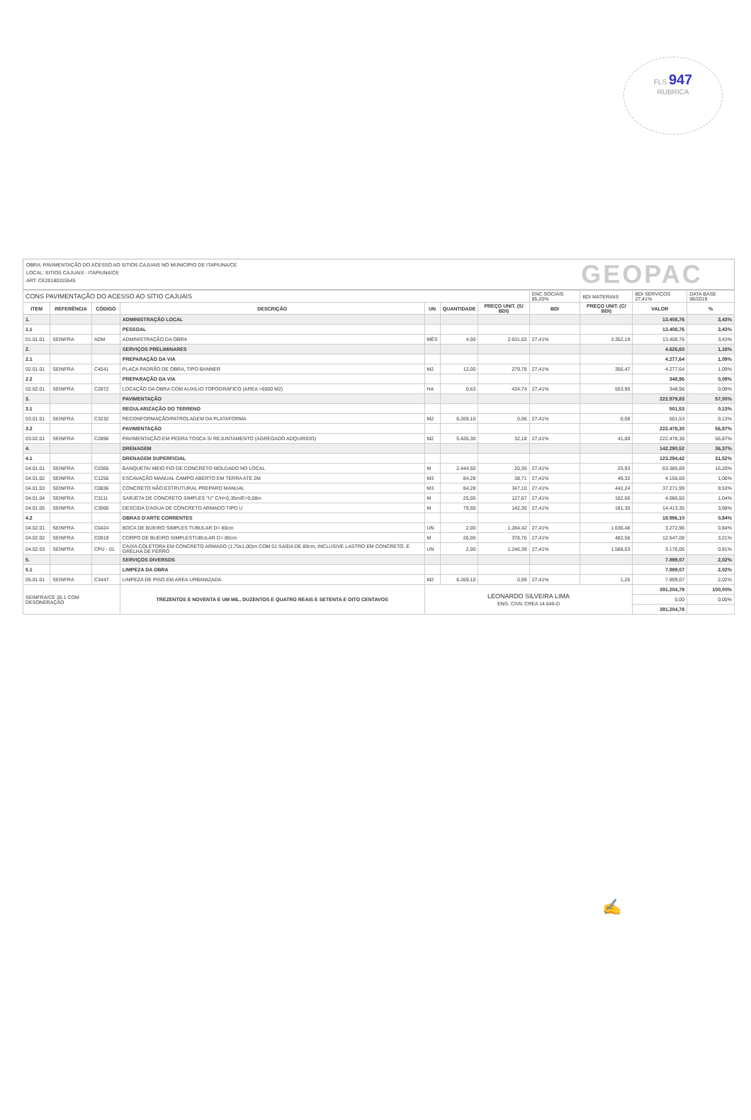FLS 947
RUBRICA
OBRA: PAVIMENTAÇÃO DO ACESSO AO SITIOS CAJUAIS NO MUNICÍPIO DE ITAPIUNA/CE
LOCAL: SITIOS CAJUAIS - ITAPIUNA/CE
ART: CE20180315545
GEOPAC
| CONS PAVIMENTAÇÃO DO ACESSO AO SÍTIO CAJUAIS | | | | | | | ENC SOCIAIS 85,20% | BDI MATERIAIS | BDI SERVIÇOS 27,41% | DATA BASE 06/2019 |
| ITEM | REFERÊNCIA | CÓDIGO | DESCRIÇÃO | UN | QUANTIDADE | PREÇO UNIT. (S/ BDI) | BDI | PREÇO UNIT. (C/ BDI) | VALOR | % |
| 1. | | | ADMINISTRAÇÃO LOCAL | | | | | | 13.408,76 | 3,43% |
| 1.1 | | | PESSOAL | | | | | | 13.408,76 | 3,43% |
| 01.01.01 | SEINFRA | ADM | ADMINISTRAÇÃO DA OBRA | MÊS | 4,00 | 2.631,02 | 27,41% | 3.352,19 | 13.408,76 | 3,43% |
| 2. | | | SERVIÇOS PRELIMINARES | | | | | | 4.626,60 | 1,18% |
| 2.1 | | | PREPARAÇÃO DA VIA | | | | | | 4.277,64 | 1,09% |
| 02.01.01 | SEINFRA | C4541 | PLACA PADRÃO DE OBRA, TIPO BANNER | M2 | 12,00 | 279,78 | 27,41% | 356,47 | 4.277,64 | 1,09% |
| 2.2 | | | PREPARAÇÃO DA VIA | | | | | | 348,96 | 0,09% |
| 02.02.01 | SEINFRA | C2872 | LOCAÇÃO DA OBRA COM AUXILIO TOPOGRÁFICO (AREA >5000 M2) | HA | 0,63 | 434,74 | 27,41% | 553,90 | 348,96 | 0,09% |
| 3. | | | PAVIMENTAÇÃO | | | | | | 222.979,83 | 57,00% |
| 3.1 | | | REGULARIZAÇÃO DO TERRENO | | | | | | 501,53 | 0,13% |
| 03.01.01 | SEINFRA | C3232 | RECONFORMAÇÃO/PATROLAGEM DA PLATAFORMA | M2 | 6.269,10 | 0,06 | 27,41% | 0,08 | 501,53 | 0,13% |
| 3.2 | | | PAVIMENTAÇÃO | | | | | | 222.478,30 | 56,87% |
| 03.02.01 | SEINFRA | C2896 | PAVIMENTAÇÃO EM PEDRA TOSCA S/ REJUNTAMENTO (AGREGADO ADQUIRIDO) | M2 | 5.426,30 | 32,18 | 27,41% | 41,00 | 222.478,30 | 56,87% |
| 4. | | | DRENAGEM | | | | | | 142.290,52 | 36,37% |
| 4.1 | | | DRENAGEM SUPERFICIAL | | | | | | 123.294,42 | 31,52% |
| 04.01.01 | SEINFRA | C0365 | BANQUETA/ MEIO FIO DE CONCRETO MOLDADO NO LOCAL | M | 2.444,50 | 20,35 | 27,41% | 25,93 | 63.385,89 | 16,20% |
| 04.01.02 | SEINFRA | C1256 | ESCAVAÇÃO MANUAL CAMPO ABERTO EM TERRA ATE 2M | M3 | 84,28 | 38,71 | 27,41% | 49,32 | 4.156,69 | 1,06% |
| 04.01.03 | SEINFRA | C0836 | CONCRETO NÃO ESTRUTURAL PREPARO MANUAL | M3 | 84,28 | 347,10 | 27,41% | 442,24 | 37.271,99 | 9,53% |
| 04.01.04 | SEINFRA | C3111 | SARJETA DE CONCRETO SIMPLES "U" C/H=0,35m/E=0,08m | M | 25,00 | 127,67 | 27,41% | 162,66 | 4.066,50 | 1,04% |
| 04.01.05 | SEINFRA | C3066 | DESCIDA D'AGUA DE CONCRETO ARMADO TIPO U | M | 79,50 | 142,30 | 27,41% | 181,30 | 14.413,35 | 3,68% |
| 4.2 | | | OBRAS D'ARTE CORRENTES | | | | | | 18.996,10 | 0,84% |
| 04.02.01 | SEINFRA | C0424 | BOCA DE BUEIRO SIMPLES TUBULAR D= 80cm | UN | 2,00 | 1.284,42 | 27,41% | 1.636,48 | 3.272,96 | 0,84% |
| 04.02.02 | SEINFRA | C0919 | CORPO DE BUEIRO SIMPLESTUBULAR D= 80cm | M | 26,00 | 378,76 | 27,41% | 482,58 | 12.547,08 | 3,21% |
| 04.02.03 | SEINFRA | CPU - 01 | CAIXA COLETORA EM CONCRETO ARMADO (1,70x1,00)m COM 01 SAÍDA DE 80cm, INCLUSIVE LASTRO EM CONCRETO. E GRELHA DE FERRO | UN | 2,00 | 1.246,39 | 27,41% | 1.588,03 | 3.176,06 | 0,81% |
| 5. | | | SERVIÇOS DIVERSOS | | | | | | 7.899,07 | 2,02% |
| 5.1 | | | LIMPEZA DA OBRA | | | | | | 7.899,07 | 2,02% |
| 05.01.01 | SEINFRA | C3447 | LIMPEZA DE PISO EM AREA URBANIZADA | M2 | 6.269,10 | 0,99 | 27,41% | 1,26 | 7.899,07 | 2,02% |
| SEINFRA/CE 26.1 COM DESONERAÇÃO | | | TREZENTOS E NOVENTA E UM MIL, DUZENTOS E QUATRO REAIS E SETENTA E OITO CENTAVOS | LEONARDO SILVEIRA LIMA ENG. CIVIL CREA 14.646-D | | | | | 391.204,78 | 100,00% |
| | | | | | | | | | 0,00 | 0,00% |
| | | | | | | | | | 391.204,78 | |
✍